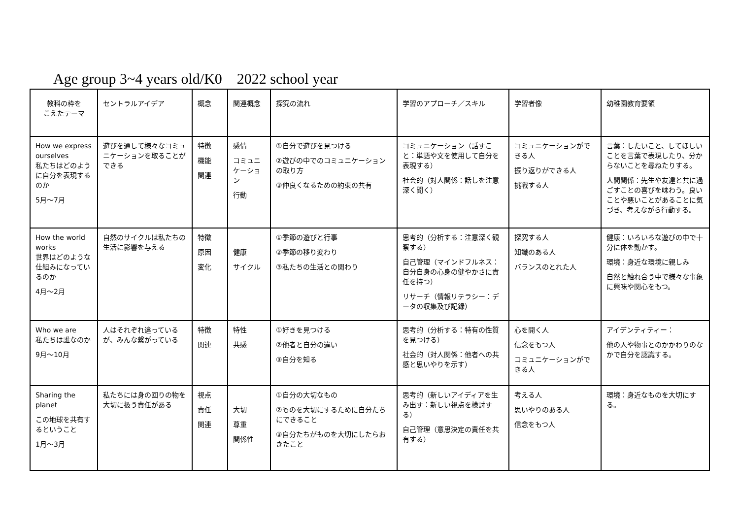Age group 3~4 years old/K0 2022 school year
| 教科の枠を こえたテーマ | セントラルアイデア | 概念 | 関連概念 | 探究の流れ | 学習のアプローチ／スキル | 学習者像 | 幼稚園教育要領 |
| --- | --- | --- | --- | --- | --- | --- | --- |
| How we express ourselves 私たちはどのように自分を表現するのか 5月～7月 | 遊びを通して様々なコミュニケーションを取ることができる | 特徴 機能 関連 | 感情 コミュニケーション 行動 | ①自分で遊びを見つける ②遊びの中でのコミュニケーションの取り方 ③仲良くなるための約束の共有 | コミュニケーション（話すこと：単語や文を使用して自分を表現する） 社会的（対人関係：話しを注意深く聞く） | コミュニケーションができる人 振り返りができる人 挑戦する人 | 言葉：したいこと、してほしいことを言葉で表現したり、分からないことを尋ねたりする。 人間関係：先生や友達と共に過ごすことの喜びを味わう。良いことや悪いことがあることに気づき、考えながら行動する。 |
| How the world works 世界はどのような仕組みになっているのか 4月～2月 | 自然のサイクルは私たちの生活に影響を与える | 特徴 原因 変化 | 健康 サイクル | ①季節の遊びと行事 ②季節の移り変わり ③私たちの生活との関わり | 思考的（分析する：注意深く観察する） 自己管理（マインドフルネス：自分自身の心身の健やかさに責任を持つ） リサーチ（情報リテラシー：データの収集及び記録） | 探究する人 知識のある人 バランスのとれた人 | 健康：いろいろな遊びの中で十分に体を動かす。 環境：身近な環境に親しみ 自然と触れ合う中で様々な事象に興味や関心をもつ。 |
| Who we are 私たちは誰なのか 9月～10月 | 人はそれぞれ違っているが、みんな繋がっている | 特徴 関連 | 特性 共感 | ①好きを見つける ②他者と自分の違い ③自分を知る | 思考的（分析する：特有の性質を見つける） 社会的（対人関係：他者への共感と思いやりを示す） | 心を開く人 信念をもつ人 コミュニケーションができる人 | アイデンティティー： 他の人や物事とのかかわりのなかで自分を認識する。 |
| Sharing the planet この地球を共有するということ 1月～3月 | 私たちには身の回りの物を大切に扱う責任がある | 視点 責任 関連 | 大切 尊重 関係性 | ①自分の大切なもの ②ものを大切にするために自分たちにできること ③自分たちがものを大切にしたらおきたこと | 思考的（新しいアイディアを生み出す：新しい視点を検討する） 自己管理（意思決定の責任を共有する） | 考える人 思いやりのある人 信念をもつ人 | 環境：身近なものを大切にする。 |